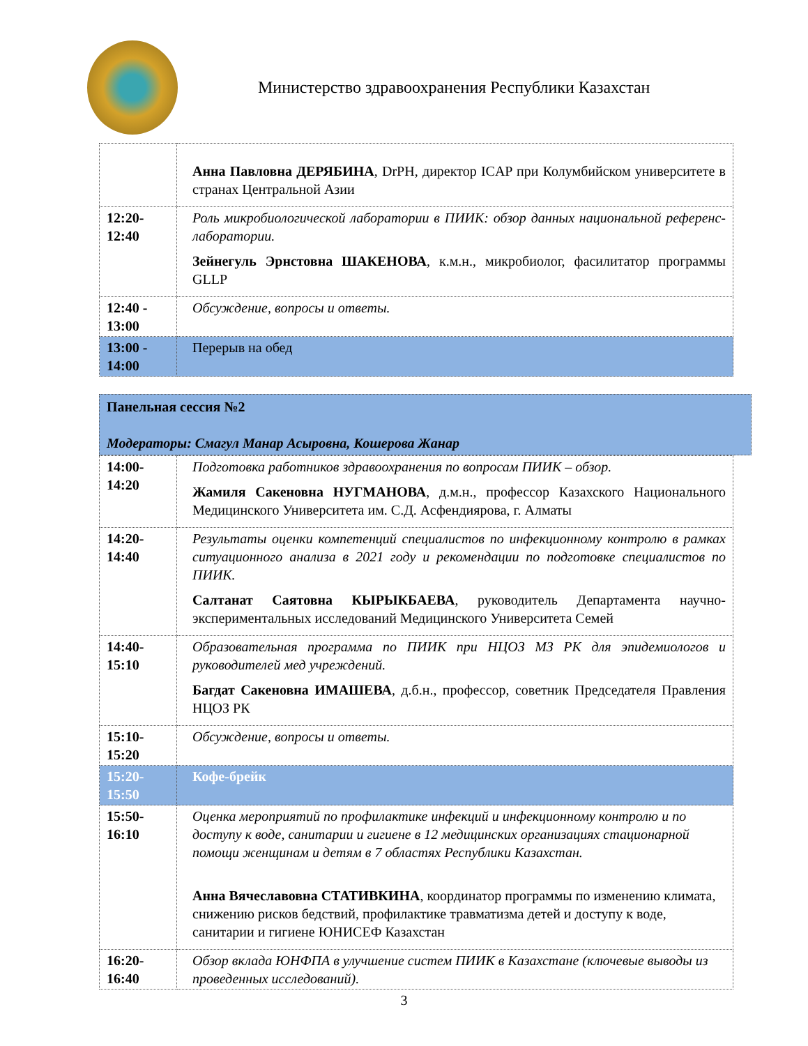Министерство здравоохранения Республики Казахстан
| | Анна Павловна ДЕРЯБИНА , DrPH, директор ICAP при Колумбийском университете в странах Центральной Азии |
| 12:20- 12:40 | Роль микробиологической лаборатории в ПИИК: обзор данных национальной референс-лаборатории. Зейнегуль Эрнстовна ШАКЕНОВА , к.м.н., микробиолог, фасилитатор программы GLLP |
| 12:40 - 13:00 | Обсуждение, вопросы и ответы. |
| 13:00 - 14:00 | Перерыв на обед |
Панельная сессия №2
Модераторы: Смагул Манар Асыровна, Кошерова Жанар
| 14:00- 14:20 | Подготовка работников здравоохранения по вопросам ПИИК – обзор. Жамиля Сакеновна НУГМАНОВА , д.м.н., профессор Казахского Национального Медицинского Университета им. С.Д. Асфендиярова, г. Алматы |
| 14:20- 14:40 | Результаты оценки компетенций специалистов по инфекционному контролю в рамках ситуационного анализа в 2021 году и рекомендации по подготовке специалистов по ПИИК. Салтанат Саятовна КЫРЫКБАЕВА , руководитель Департамента научно-экспериментальных исследований Медицинского Университета Семей |
| 14:40- 15:10 | Образовательная программа по ПИИК при НЦОЗ МЗ РК для эпидемиологов и руководителей мед учреждений. Багдат Сакеновна ИМАШЕВА , д.б.н., профессор, советник Председателя Правления НЦОЗ РК |
| 15:10- 15:20 | Обсуждение, вопросы и ответы. |
| 15:20- 15:50 | Кофе-брейк |
| 15:50- 16:10 | Оценка мероприятий по профилактике инфекций и инфекционному контролю и по доступу к воде, санитарии и гигиене в 12 медицинских организациях стационарной помощи женщинам и детям в 7 областях Республики Казахстан. Анна Вячеславовна СТАТИВКИНА , координатор программы по изменению климата, снижению рисков бедствий, профилактике травматизма детей и доступу к воде, санитарии и гигиене ЮНИСЕФ Казахстан |
| 16:20- 16:40 | Обзор вклада ЮНФПА в улучшение систем ПИИК в Казахстане (ключевые выводы из проведенных исследований). |
3